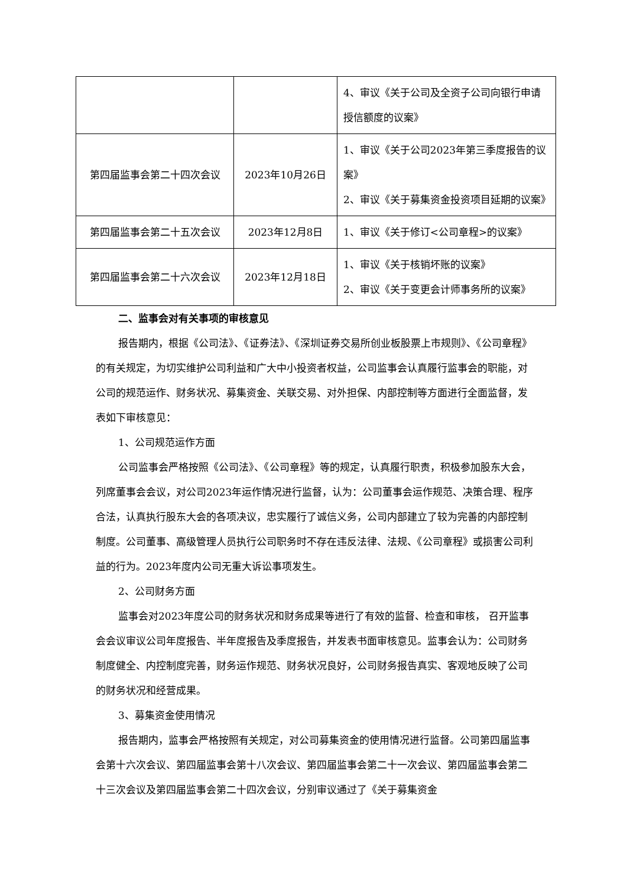| | | 4、审议《关于公司及全资子公司向银行申请授信额度的议案》 |
| 第四届监事会第二十四次会议 | 2023年10月26日 | 1、审议《关于公司2023年第三季度报告的议案》 2、审议《关于募集资金投资项目延期的议案》 |
| 第四届监事会第二十五次会议 | 2023年12月8日 | 1、审议《关于修订<公司章程>的议案》 |
| 第四届监事会第二十六次会议 | 2023年12月18日 | 1、审议《关于核销坏账的议案》 2、审议《关于变更会计师事务所的议案》 |
二、监事会对有关事项的审核意见
报告期内，根据《公司法》、《证券法》、《深圳证券交易所创业板股票上市规则》、《公司章程》的有关规定，为切实维护公司利益和广大中小投资者权益，公司监事会认真履行监事会的职能，对公司的规范运作、财务状况、募集资金、关联交易、对外担保、内部控制等方面进行全面监督，发表如下审核意见：
1、公司规范运作方面
公司监事会严格按照《公司法》、《公司章程》等的规定，认真履行职责，积极参加股东大会，列席董事会会议，对公司2023年运作情况进行监督，认为：公司董事会运作规范、决策合理、程序合法，认真执行股东大会的各项决议，忠实履行了诚信义务，公司内部建立了较为完善的内部控制制度。公司董事、高级管理人员执行公司职务时不存在违反法律、法规、《公司章程》或损害公司利益的行为。2023年度内公司无重大诉讼事项发生。
2、公司财务方面
监事会对2023年度公司的财务状况和财务成果等进行了有效的监督、检查和审核， 召开监事会会议审议公司年度报告、半年度报告及季度报告，并发表书面审核意见。监事会认为：公司财务制度健全、内控制度完善，财务运作规范、财务状况良好，公司财务报告真实、客观地反映了公司的财务状况和经营成果。
3、募集资金使用情况
报告期内，监事会严格按照有关规定，对公司募集资金的使用情况进行监督。公司第四届监事会第十六次会议、第四届监事会第十八次会议、第四届监事会第二十一次会议、第四届监事会第二十三次会议及第四届监事会第二十四次会议，分别审议通过了《关于募集资金